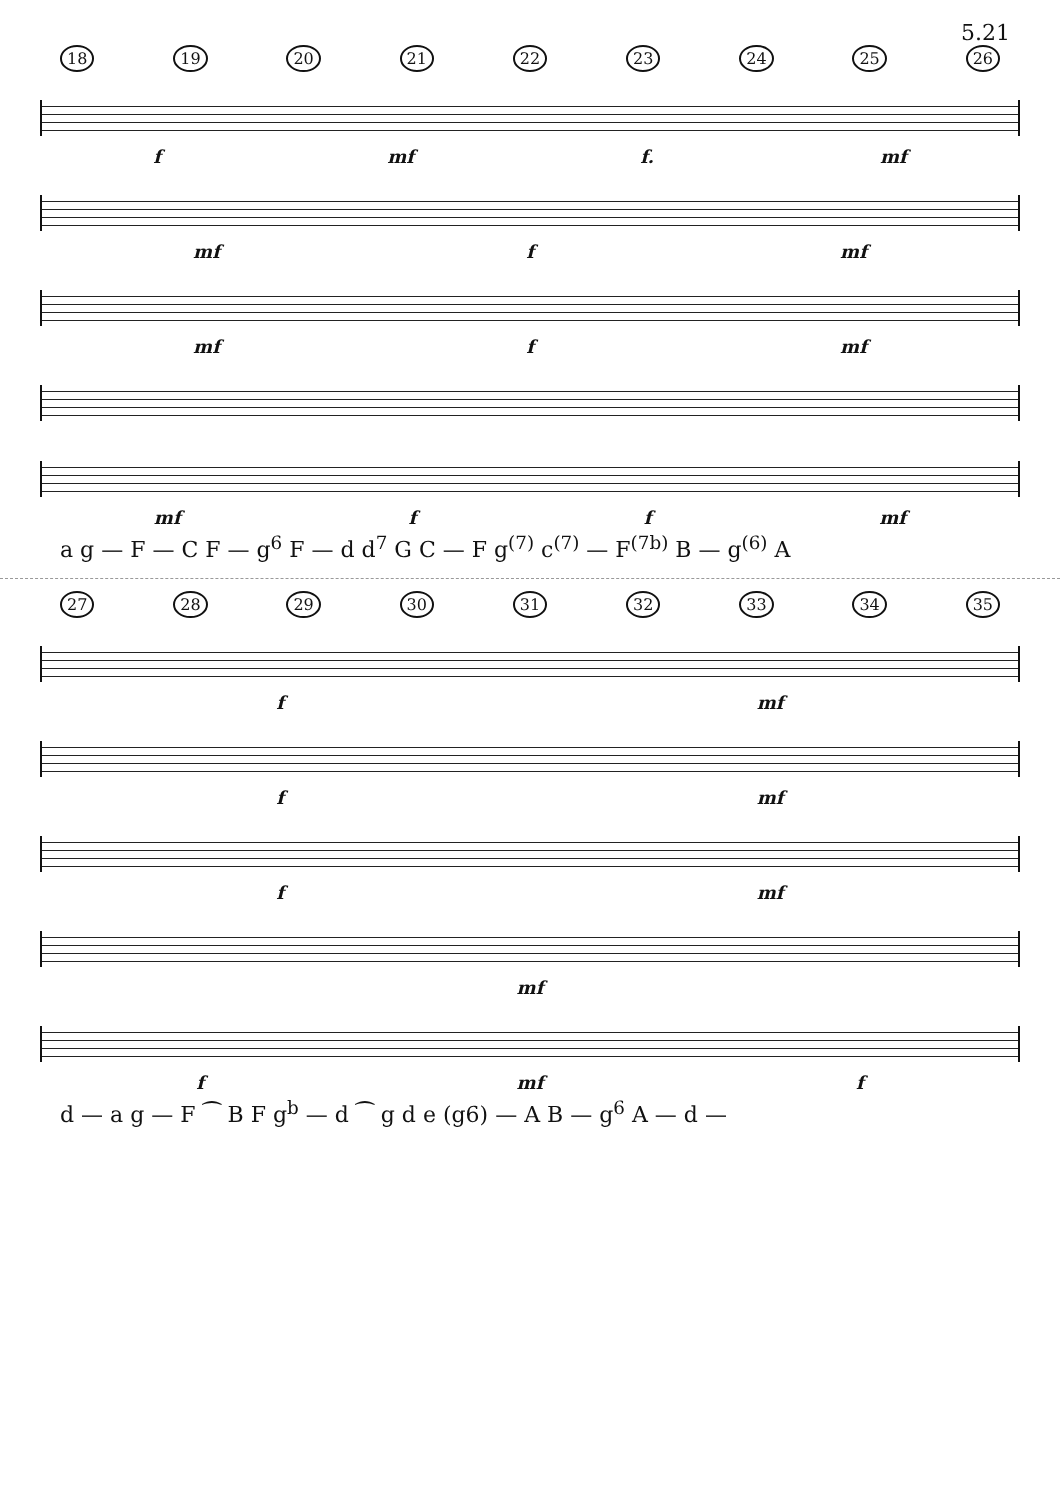5.21
18 19 20 21 22 23 24 25 26
f mf f. mf
mf f mf
mf f mf
mf f f mf
a g — F — C F — g<sup>6</sup> F — d d<sup>7</sup> G C — F g<sup>(7)</sup> c<sup>(7)</sup> — F<sup>(7b)</sup> B — g<sup>(6)</sup> A
27 28 29 30 31 32 33 34 35
f mf
f mf
f mf
mf
f mf f
d — a g — F ⁀ B F g<sup>b</sup> — d ⁀ g d e (g6) — A B — g<sup>6</sup> A — d —